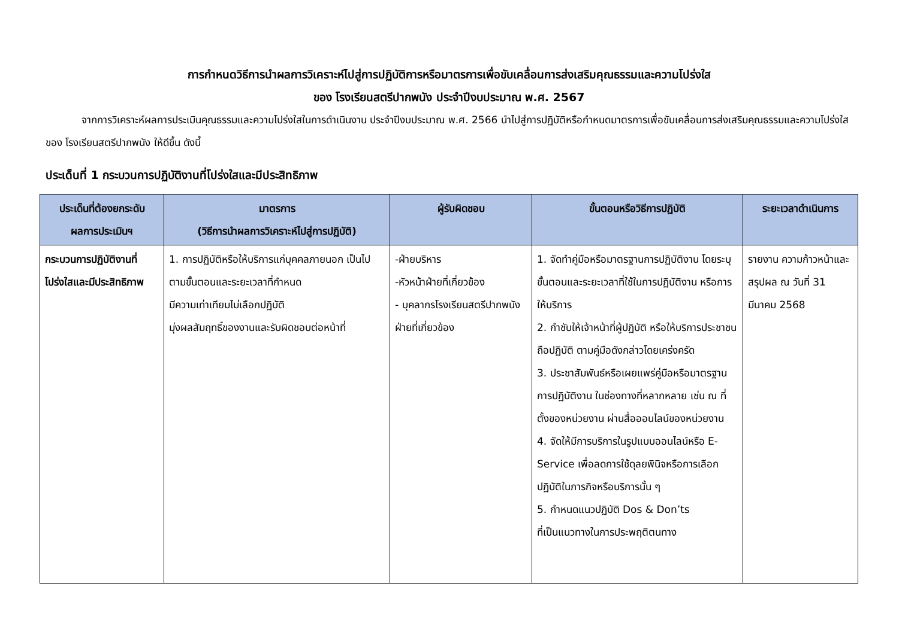การกำหนดวิธีการนำผลการวิเคราะห์ไปสู่การปฏิบัติการหรือมาตรการเพื่อขับเคลื่อนการส่งเสริมคุณธรรมและความโปร่งใส
ของ โรงเรียนสตรีปากพนัง ประจำปีงบประมาณ พ.ศ. 2567
จากการวิเคราะห์ผลการประเมินคุณธรรมและความโปร่งใสในการดำเนินงาน ประจำปีงบประมาณ พ.ศ. 2566 นำไปสู่การปฏิบัติหรือกำหนดมาตรการเพื่อขับเคลื่อนการส่งเสริมคุณธรรมและความโปร่งใสของ โรงเรียนสตรีปากพนัง ให้ดีขึ้น ดังนี้
ประเด็นที่ 1 กระบวนการปฏิบัติงานที่โปร่งใสและมีประสิทธิภาพ
| ประเด็นที่ต้องยกระดับ ผลการประเมินฯ | มาตรการ (วิธีการนำผลการวิเคราะห์ไปสู่การปฏิบัติ) | ผู้รับผิดชอบ | ขั้นตอนหรือวิธีการปฏิบัติ | ระยะเวลาดำเนินการ |
| --- | --- | --- | --- | --- |
| กระบวนการปฏิบัติงานที่โปร่งใสและมีประสิทธิภาพ | 1. การปฏิบัติหรือให้บริการแก่บุคคลภายนอก เป็นไปตามขั้นตอนและระยะเวลาที่กำหนด มีความเท่าเทียมไม่เลือกปฏิบัติ มุ่งผลสัมฤทธิ์ของงานและรับผิดชอบต่อหน้าที่ | -ฝ่ายบริหาร -หัวหน้าฝ่ายที่เกี่ยวข้อง - บุคลากรโรงเรียนสตรีปากพนังฝ่ายที่เกี่ยวข้อง | 1. จัดทำคู่มือหรือมาตรฐานการปฏิบัติงาน โดยระบุขั้นตอนและระยะเวลาที่ใช้ในการปฏิบัติงาน หรือการให้บริการ 2. กำชับให้เจ้าหน้าที่ผู้ปฏิบัติ หรือให้บริการประชาชน ถือปฏิบัติ ตามคู่มือดังกล่าวโดยเคร่งครัด 3. ประชาสัมพันธ์หรือเผยแพร่คู่มือหรือมาตรฐานการปฏิบัติงาน ในช่องทางที่หลากหลาย เช่น ณ ที่ตั้งของหน่วยงาน ผ่านสื่อออนไลน์ของหน่วยงาน 4. จัดให้มีการบริการในรูปแบบออนไลน์หรือ E-Service เพื่อลดการใช้ดุลยพินิจหรือการเลือกปฏิบัติในภารกิจหรือบริการนั้น ๆ 5. กำหนดแนวปฏิบัติ Dos & Don’ts ที่เป็นแนวทางในการประพฤติตนทาง | รายงาน ความก้าวหน้าและสรุปผล ณ วันที่ 31 มีนาคม 2568 |